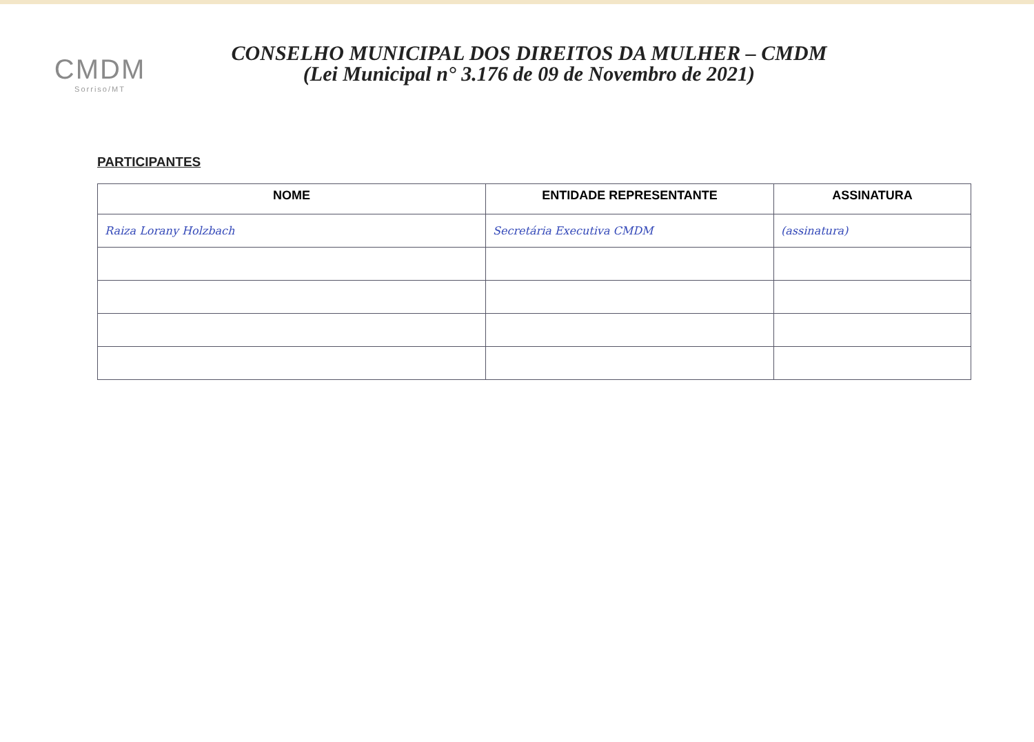CMDM
Sorriso/MT
CONSELHO MUNICIPAL DOS DIREITOS DA MULHER – CMDM
(Lei Municipal n° 3.176 de 09 de Novembro de 2021)
PARTICIPANTES
| NOME | ENTIDADE REPRESENTANTE | ASSINATURA |
| --- | --- | --- |
| Raiza Lorany Holzbach | Secretária Executiva CMDM | (assinatura) |